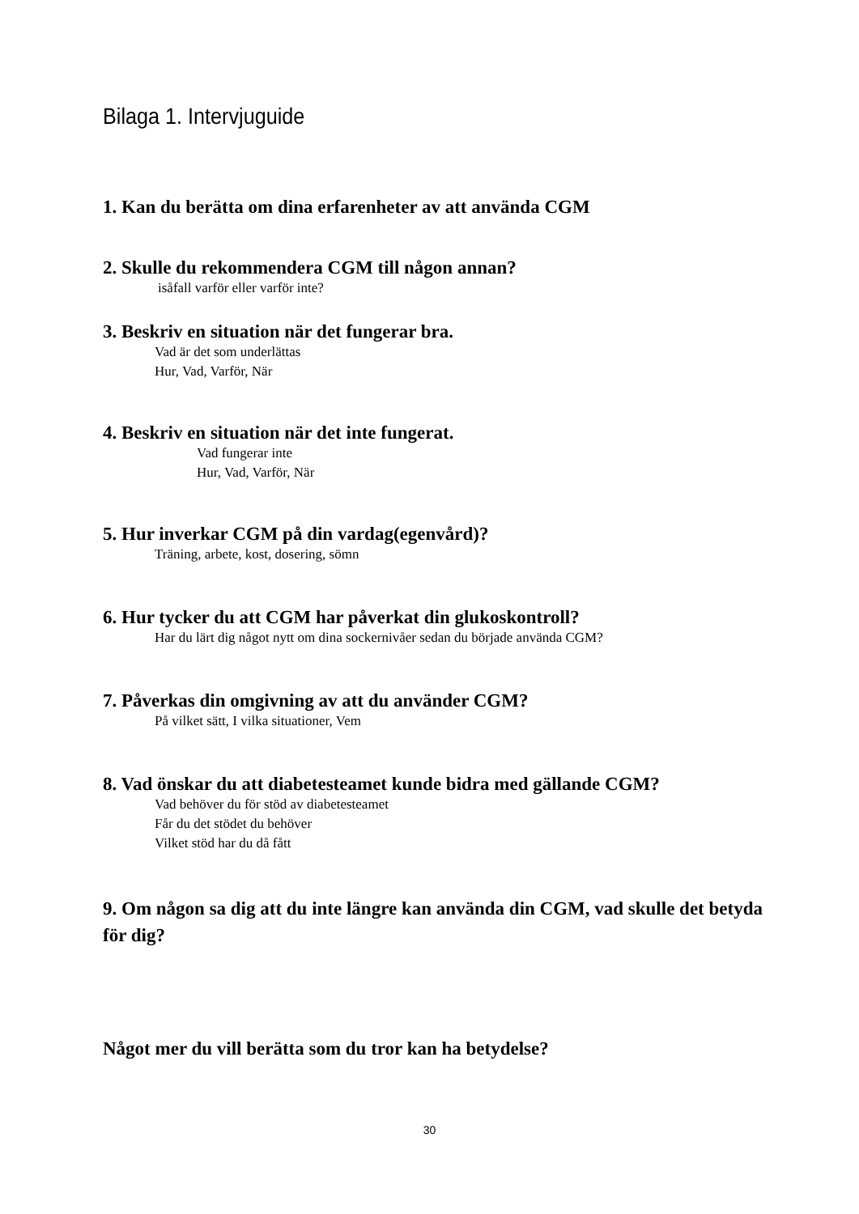Bilaga 1. Intervjuguide
1. Kan du berätta om dina erfarenheter av att använda CGM
2. Skulle du rekommendera CGM till någon annan?
isåfall varför eller varför inte?
3. Beskriv en situation när det fungerar bra.
Vad är det som underlättas
Hur, Vad, Varför, När
4. Beskriv en situation när det inte fungerat.
Vad fungerar inte
Hur, Vad, Varför, När
5. Hur inverkar CGM på din vardag(egenvård)?
Träning, arbete, kost, dosering, sömn
6. Hur tycker du att CGM har påverkat din glukoskontroll?
Har du lärt dig något nytt om dina sockernivåer sedan du började använda CGM?
7. Påverkas din omgivning av att du använder CGM?
På vilket sätt, I vilka situationer, Vem
8. Vad önskar du att diabetesteamet kunde bidra med gällande CGM?
Vad behöver du för stöd av diabetesteamet
Får du det stödet du behöver
Vilket stöd har du då fått
9. Om någon sa dig att du inte längre kan använda din CGM, vad skulle det betyda för dig?
Något mer du vill berätta som du tror kan ha betydelse?
30